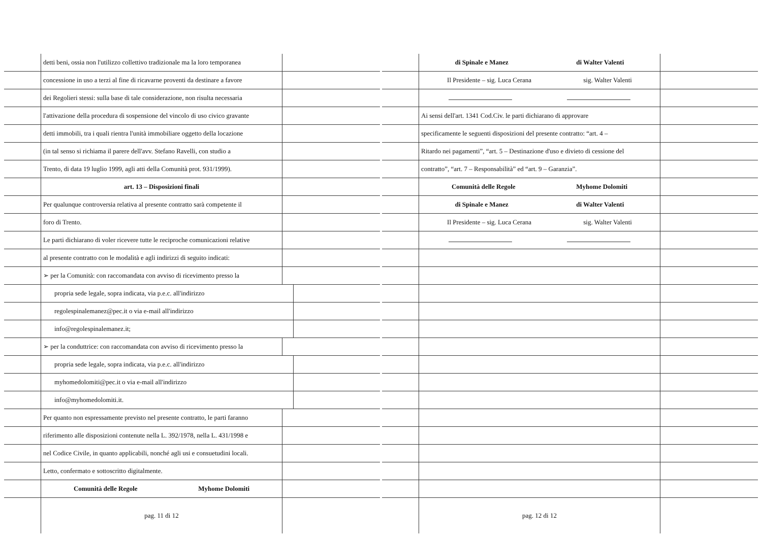detti beni, ossia non l'utilizzo collettivo tradizionale ma la loro temporanea
concessione in uso a terzi al fine di ricavarne proventi da destinare a favore
dei Regolieri stessi: sulla base di tale considerazione, non risulta necessaria
l'attivazione della procedura di sospensione del vincolo di uso civico gravante
detti immobili, tra i quali rientra l'unità immobiliare oggetto della locazione
(in tal senso si richiama il parere dell'avv. Stefano Ravelli, con studio a
Trento, di data 19 luglio 1999, agli atti della Comunità prot. 931/1999).
art. 13 – Disposizioni finali
Per qualunque controversia relativa al presente contratto sarà competente il
foro di Trento.
Le parti dichiarano di voler ricevere tutte le reciproche comunicazioni relative
al presente contratto con le modalità e agli indirizzi di seguito indicati:
➢ per la Comunità: con raccomandata con avviso di ricevimento presso la
propria sede legale, sopra indicata, via p.e.c. all'indirizzo
regolespinalemanez@pec.it o via e-mail all'indirizzo
info@regolespinalemanez.it;
➢ per la conduttrice: con raccomandata con avviso di ricevimento presso la
propria sede legale, sopra indicata, via p.e.c. all'indirizzo
myhomedolomiti@pec.it o via e-mail all'indirizzo
info@myhomedolomiti.it.
Per quanto non espressamente previsto nel presente contratto, le parti faranno
riferimento alle disposizioni contenute nella L. 392/1978, nella L. 431/1998 e
nel Codice Civile, in quanto applicabili, nonché agli usi e consuetudini locali.
Letto, confermato e sottoscritto digitalmente.
Comunità delle Regole Myhome Dolomiti
pag. 11 di 12
di Spinale e Manez di Walter Valenti
Il Presidente – sig. Luca Cerana sig. Walter Valenti
Ai sensi dell'art. 1341 Cod.Civ. le parti dichiarano di approvare
specificamente le seguenti disposizioni del presente contratto: “art. 4 –
Ritardo nei pagamenti”, “art. 5 – Destinazione d'uso e divieto di cessione del
contratto”, “art. 7 – Responsabilità” ed “art. 9 – Garanzia”.
Comunità delle Regole Myhome Dolomiti
di Spinale e Manez di Walter Valenti
Il Presidente – sig. Luca Cerana sig. Walter Valenti
pag. 12 di 12